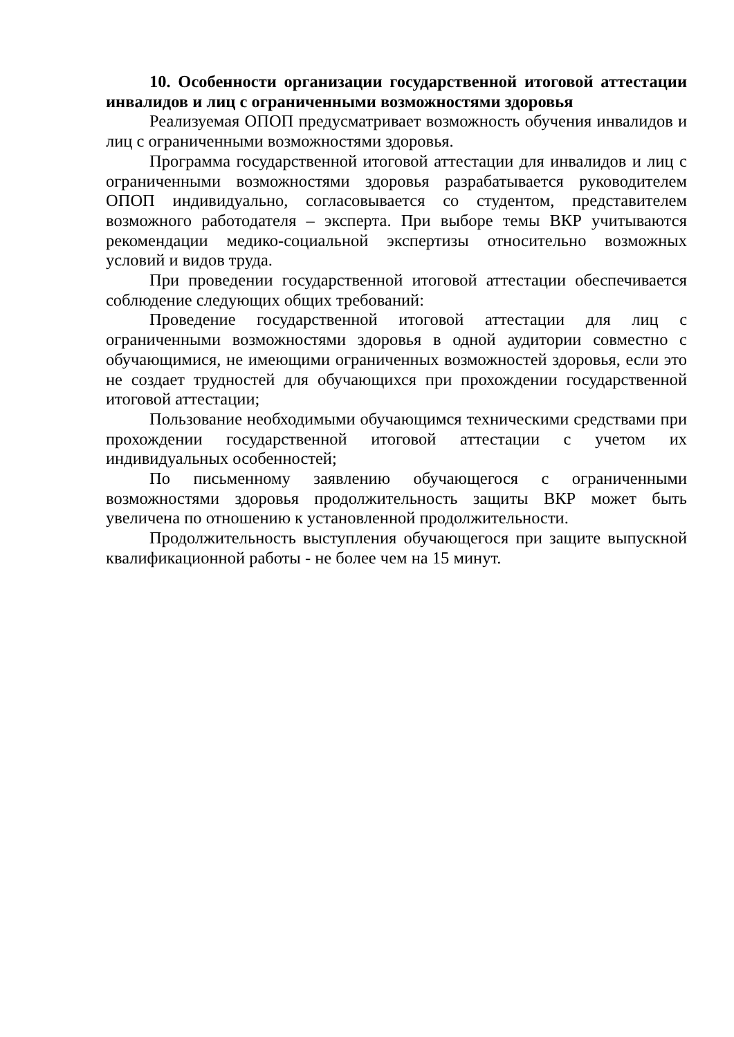10. Особенности организации государственной итоговой аттестации инвалидов и лиц с ограниченными возможностями здоровья
Реализуемая ОПОП предусматривает возможность обучения инвалидов и лиц с ограниченными возможностями здоровья.
Программа государственной итоговой аттестации для инвалидов и лиц с ограниченными возможностями здоровья разрабатывается руководителем ОПОП индивидуально, согласовывается со студентом, представителем возможного работодателя – эксперта. При выборе темы ВКР учитываются рекомендации медико-социальной экспертизы относительно возможных условий и видов труда.
При проведении государственной итоговой аттестации обеспечивается соблюдение следующих общих требований:
Проведение государственной итоговой аттестации для лиц с ограниченными возможностями здоровья в одной аудитории совместно с обучающимися, не имеющими ограниченных возможностей здоровья, если это не создает трудностей для обучающихся при прохождении государственной итоговой аттестации;
Пользование необходимыми обучающимся техническими средствами при прохождении государственной итоговой аттестации с учетом их индивидуальных особенностей;
По письменному заявлению обучающегося с ограниченными возможностями здоровья продолжительность защиты ВКР может быть увеличена по отношению к установленной продолжительности.
Продолжительность выступления обучающегося при защите выпускной квалификационной работы - не более чем на 15 минут.